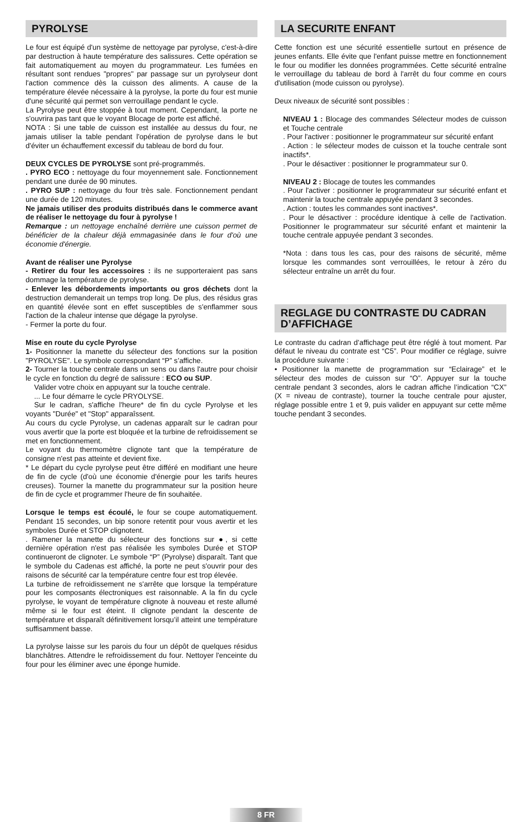PYROLYSE
Le four est équipé d'un système de nettoyage par pyrolyse, c'est-à-dire par destruction à haute température des salissures. Cette opération se fait automatiquement au moyen du programmateur. Les fumées en résultant sont rendues "propres" par passage sur un pyrolyseur dont l'action commence dès la cuisson des aliments. A cause de la température élevée nécessaire à la pyrolyse, la porte du four est munie d'une sécurité qui permet son verrouillage pendant le cycle.
La Pyrolyse peut être stoppée à tout moment. Cependant, la porte ne s'ouvrira pas tant que le voyant Blocage de porte est affiché.
NOTA : Si une table de cuisson est installée au dessus du four, ne jamais utiliser la table pendant l'opération de pyrolyse dans le but d'éviter un échauffement excessif du tableau de bord du four.
DEUX CYCLES DE PYROLYSE sont pré-programmés.
. PYRO ECO : nettoyage du four moyennement sale. Fonctionnement pendant une durée de 90 minutes.
. PYRO SUP : nettoyage du four très sale. Fonctionnement pendant une durée de 120 minutes.
Ne jamais utiliser des produits distribués dans le commerce avant de réaliser le nettoyage du four à pyrolyse !
Remarque : un nettoyage enchaîné derrière une cuisson permet de bénéficier de la chaleur déjà emmagasinée dans le four d'où une économie d'énergie.
Avant de réaliser une Pyrolyse
- Retirer du four les accessoires : ils ne supporteraient pas sans dommage la température de pyrolyse.
- Enlever les débordements importants ou gros déchets dont la destruction demanderait un temps trop long. De plus, des résidus gras en quantité élevée sont en effet susceptibles de s'enflammer sous l'action de la chaleur intense que dégage la pyrolyse.
- Fermer la porte du four.
Mise en route du cycle Pyrolyse
1- Positionner la manette du sélecteur des fonctions sur la position "PYROLYSE". Le symbole correspondant “P” s’affiche.
2- Tourner la touche centrale dans un sens ou dans l'autre pour choisir le cycle en fonction du degré de salissure : ECO ou SUP.
Valider votre choix en appuyant sur la touche centrale.
... Le four démarre le cycle PRYOLYSE.
Sur le cadran, s'affiche l'heure* de fin du cycle Pyrolyse et les voyants "Durée" et "Stop" apparaîssent.
Au cours du cycle Pyrolyse, un cadenas apparaît sur le cadran pour vous avertir que la porte est bloquée et la turbine de refroidissement se met en fonctionnement.
Le voyant du thermomètre clignote tant que la température de consigne n'est pas atteinte et devient fixe.
* Le départ du cycle pyrolyse peut être différé en modifiant une heure de fin de cycle (d'où une économie d'énergie pour les tarifs heures creuses). Tourner la manette du programmateur sur la position heure de fin de cycle et programmer l'heure de fin souhaitée.
Lorsque le temps est écoulé, le four se coupe automatiquement. Pendant 15 secondes, un bip sonore retentit pour vous avertir et les symboles Durée et STOP clignotent.
. Ramener la manette du sélecteur des fonctions sur ●, si cette dernière opération n'est pas réalisée les symboles Durée et STOP continueront de clignoter. Le symbole “P” (Pyrolyse) disparaît. Tant que le symbole du Cadenas est affiché, la porte ne peut s'ouvrir pour des raisons de sécurité car la température centre four est trop élevée.
La turbine de refroidissement ne s'arrête que lorsque la température pour les composants électroniques est raisonnable. A la fin du cycle pyrolyse, le voyant de température clignote à nouveau et reste allumé même si le four est éteint. Il clignote pendant la descente de température et disparaît définitivement lorsqu’il atteint une température suffisamment basse.
La pyrolyse laisse sur les parois du four un dépôt de quelques résidus blanchâtres. Attendre le refroidissement du four. Nettoyer l'enceinte du four pour les éliminer avec une éponge humide.
LA SECURITE ENFANT
Cette fonction est une sécurité essentielle surtout en présence de jeunes enfants. Elle évite que l'enfant puisse mettre en fonctionnement le four ou modifier les données programmées. Cette sécurité entraîne le verrouillage du tableau de bord à l'arrêt du four comme en cours d'utilisation (mode cuisson ou pyrolyse).
Deux niveaux de sécurité sont possibles :
NIVEAU 1 : Blocage des commandes Sélecteur modes de cuisson et Touche centrale
. Pour l'activer : positionner le programmateur sur sécurité enfant
. Action : le sélecteur modes de cuisson et la touche centrale sont inactifs*.
. Pour le désactiver : positionner le programmateur sur 0.
NIVEAU 2 : Blocage de toutes les commandes
. Pour l'activer : positionner le programmateur sur sécurité enfant et maintenir la touche centrale appuyée pendant 3 secondes.
. Action : toutes les commandes sont inactives*.
. Pour le désactiver : procédure identique à celle de l'activation. Positionner le programmateur sur sécurité enfant et maintenir la touche centrale appuyée pendant 3 secondes.
*Nota : dans tous les cas, pour des raisons de sécurité, même lorsque les commandes sont verrouillées, le retour à zéro du sélecteur entraîne un arrêt du four.
REGLAGE DU CONTRASTE DU CADRAN D’AFFICHAGE
Le contraste du cadran d’affichage peut être réglé à tout moment. Par défaut le niveau du contrate est “C5”. Pour modifier ce réglage, suivre la procédure suivante :
• Positionner la manette de programmation sur “Eclairage” et le sélecteur des modes de cuisson sur “O”. Appuyer sur la touche centrale pendant 3 secondes, alors le cadran affiche l’indication “CX” (X = niveau de contraste), tourner la touche centrale pour ajuster, réglage possible entre 1 et 9, puis valider en appuyant sur cette même touche pendant 3 secondes.
8 FR